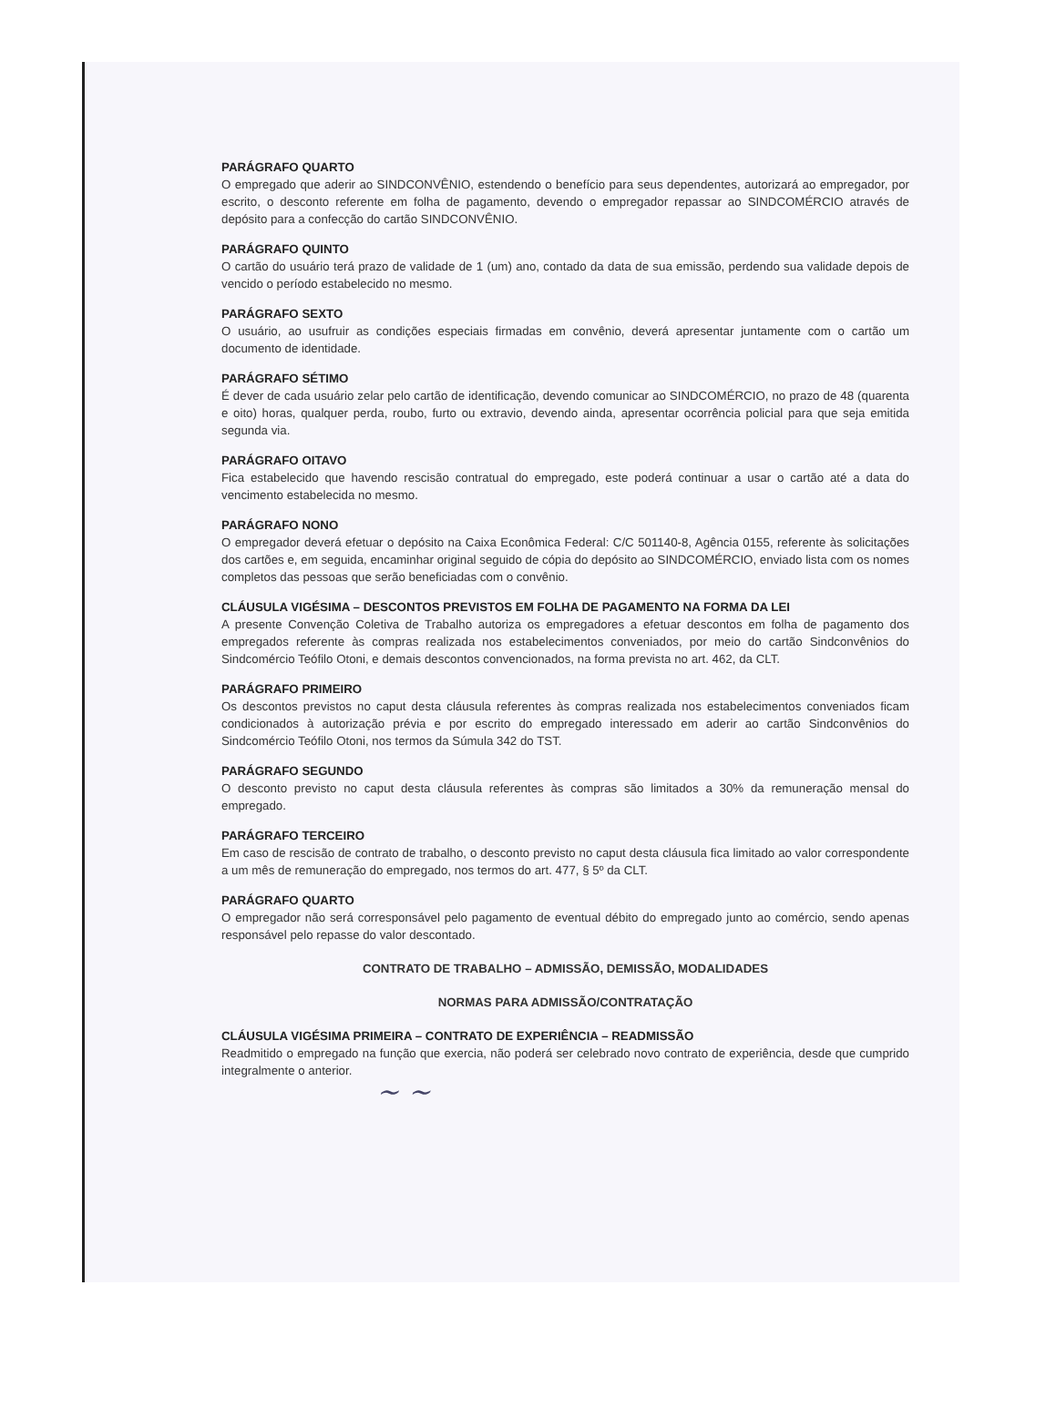PARÁGRAFO QUARTO
O empregado que aderir ao SINDCONVÊNIO, estendendo o benefício para seus dependentes, autorizará ao empregador, por escrito, o desconto referente em folha de pagamento, devendo o empregador repassar ao SINDCOMÉRCIO através de depósito para a confecção do cartão SINDCONVÊNIO.
PARÁGRAFO QUINTO
O cartão do usuário terá prazo de validade de 1 (um) ano, contado da data de sua emissão, perdendo sua validade depois de vencido o período estabelecido no mesmo.
PARÁGRAFO SEXTO
O usuário, ao usufruir as condições especiais firmadas em convênio, deverá apresentar juntamente com o cartão um documento de identidade.
PARÁGRAFO SÉTIMO
É dever de cada usuário zelar pelo cartão de identificação, devendo comunicar ao SINDCOMÉRCIO, no prazo de 48 (quarenta e oito) horas, qualquer perda, roubo, furto ou extravio, devendo ainda, apresentar ocorrência policial para que seja emitida segunda via.
PARÁGRAFO OITAVO
Fica estabelecido que havendo rescisão contratual do empregado, este poderá continuar a usar o cartão até a data do vencimento estabelecida no mesmo.
PARÁGRAFO NONO
O empregador deverá efetuar o depósito na Caixa Econômica Federal: C/C 501140-8, Agência 0155, referente às solicitações dos cartões e, em seguida, encaminhar original seguido de cópia do depósito ao SINDCOMÉRCIO, enviado lista com os nomes completos das pessoas que serão beneficiadas com o convênio.
CLÁUSULA VIGÉSIMA – DESCONTOS PREVISTOS EM FOLHA DE PAGAMENTO NA FORMA DA LEI
A presente Convenção Coletiva de Trabalho autoriza os empregadores a efetuar descontos em folha de pagamento dos empregados referente às compras realizada nos estabelecimentos conveniados, por meio do cartão Sindconvênios do Sindcomércio Teófilo Otoni, e demais descontos convencionados, na forma prevista no art. 462, da CLT.
PARÁGRAFO PRIMEIRO
Os descontos previstos no caput desta cláusula referentes às compras realizada nos estabelecimentos conveniados ficam condicionados à autorização prévia e por escrito do empregado interessado em aderir ao cartão Sindconvênios do Sindcomércio Teófilo Otoni, nos termos da Súmula 342 do TST.
PARÁGRAFO SEGUNDO
O desconto previsto no caput desta cláusula referentes às compras são limitados a 30% da remuneração mensal do empregado.
PARÁGRAFO TERCEIRO
Em caso de rescisão de contrato de trabalho, o desconto previsto no caput desta cláusula fica limitado ao valor correspondente a um mês de remuneração do empregado, nos termos do art. 477, § 5º da CLT.
PARÁGRAFO QUARTO
O empregador não será corresponsável pelo pagamento de eventual débito do empregado junto ao comércio, sendo apenas responsável pelo repasse do valor descontado.
CONTRATO DE TRABALHO – ADMISSÃO, DEMISSÃO, MODALIDADES
NORMAS PARA ADMISSÃO/CONTRATAÇÃO
CLÁUSULA VIGÉSIMA PRIMEIRA – CONTRATO DE EXPERIÊNCIA – READMISSÃO
Readmitido o empregado na função que exercia, não poderá ser celebrado novo contrato de experiência, desde que cumprido integralmente o anterior.
~ ~